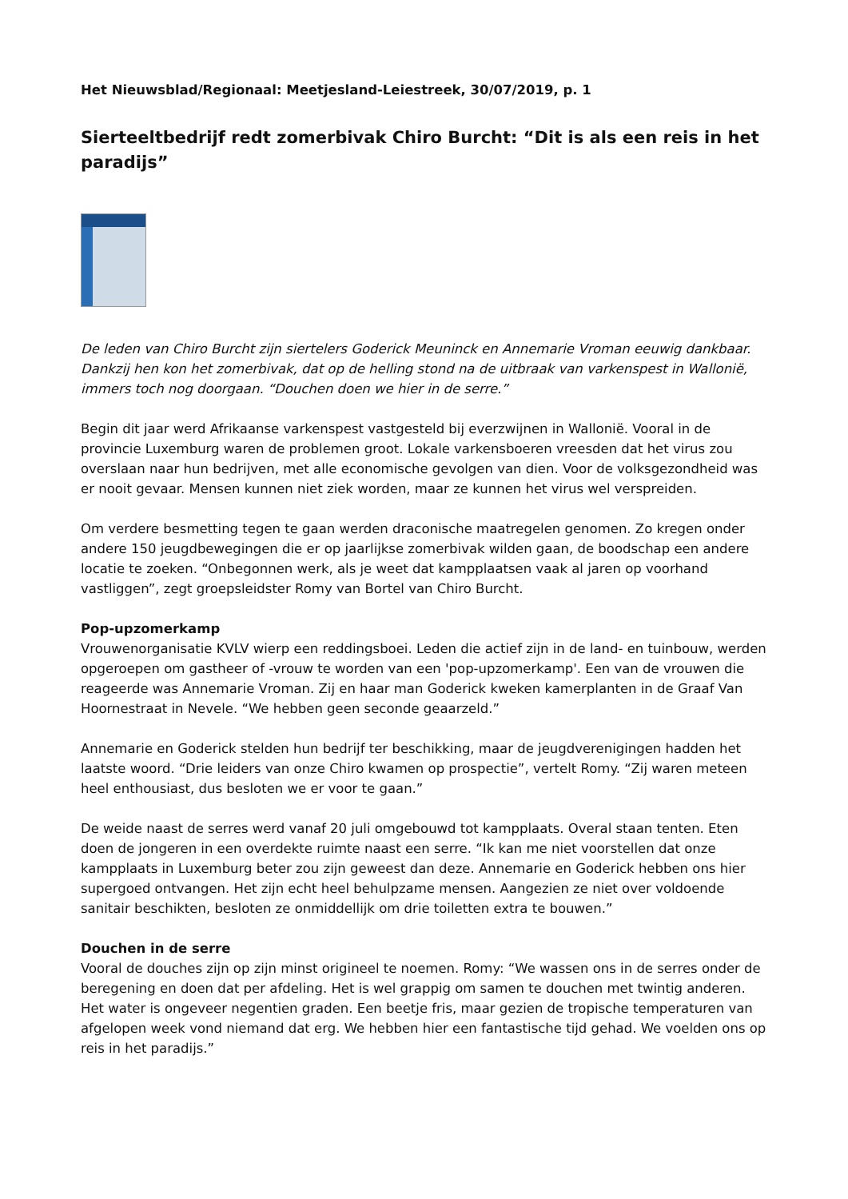Het Nieuwsblad/Regionaal: Meetjesland-Leiestreek, 30/07/2019, p. 1
Sierteeltbedrijf redt zomerbivak Chiro Burcht: “Dit is als een reis in het paradijs”
De leden van Chiro Burcht zijn siertelers Goderick Meuninck en Annemarie Vroman eeuwig dankbaar. Dankzij hen kon het zomerbivak, dat op de helling stond na de uitbraak van varkenspest in Wallonië, immers toch nog doorgaan. “Douchen doen we hier in de serre.”
Begin dit jaar werd Afrikaanse varkenspest vastgesteld bij everzwijnen in Wallonië. Vooral in de provincie Luxemburg waren de problemen groot. Lokale varkensboeren vreesden dat het virus zou overslaan naar hun bedrijven, met alle economische gevolgen van dien. Voor de volksgezondheid was er nooit gevaar. Mensen kunnen niet ziek worden, maar ze kunnen het virus wel verspreiden.
Om verdere besmetting tegen te gaan werden draconische maatregelen genomen. Zo kregen onder andere 150 jeugdbewegingen die er op jaarlijkse zomerbivak wilden gaan, de boodschap een andere locatie te zoeken. “Onbegonnen werk, als je weet dat kampplaatsen vaak al jaren op voorhand vastliggen”, zegt groepsleidster Romy van Bortel van Chiro Burcht.
Pop-upzomerkamp
Vrouwenorganisatie KVLV wierp een reddingsboei. Leden die actief zijn in de land- en tuinbouw, werden opgeroepen om gastheer of -vrouw te worden van een 'pop-upzomerkamp'. Een van de vrouwen die reageerde was Annemarie Vroman. Zij en haar man Goderick kweken kamerplanten in de Graaf Van Hoornestraat in Nevele. “We hebben geen seconde geaarzeld.”
Annemarie en Goderick stelden hun bedrijf ter beschikking, maar de jeugdverenigingen hadden het laatste woord. “Drie leiders van onze Chiro kwamen op prospectie”, vertelt Romy. “Zij waren meteen heel enthousiast, dus besloten we er voor te gaan.”
De weide naast de serres werd vanaf 20 juli omgebouwd tot kampplaats. Overal staan tenten. Eten doen de jongeren in een overdekte ruimte naast een serre. “Ik kan me niet voorstellen dat onze kampplaats in Luxemburg beter zou zijn geweest dan deze. Annemarie en Goderick hebben ons hier supergoed ontvangen. Het zijn echt heel behulpzame mensen. Aangezien ze niet over voldoende sanitair beschikten, besloten ze onmiddellijk om drie toiletten extra te bouwen.”
Douchen in de serre
Vooral de douches zijn op zijn minst origineel te noemen. Romy: “We wassen ons in de serres onder de beregening en doen dat per afdeling. Het is wel grappig om samen te douchen met twintig anderen. Het water is ongeveer negentien graden. Een beetje fris, maar gezien de tropische temperaturen van afgelopen week vond niemand dat erg. We hebben hier een fantastische tijd gehad. We voelden ons op reis in het paradijs.”